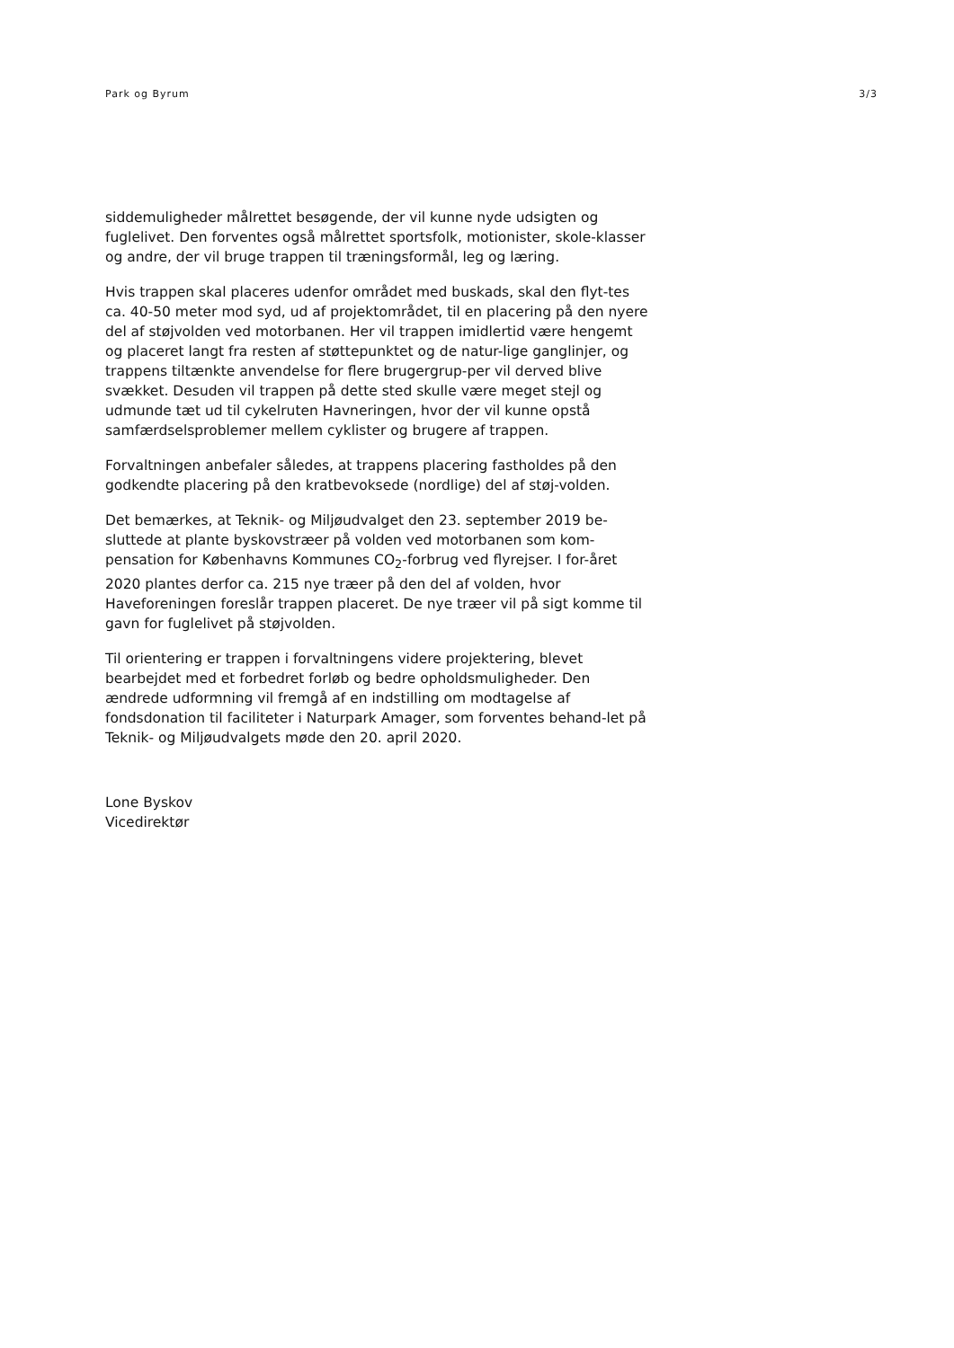Park og Byrum 3/3
siddemuligheder målrettet besøgende, der vil kunne nyde udsigten og fuglelivet. Den forventes også målrettet sportsfolk, motionister, skole-klasser og andre, der vil bruge trappen til træningsformål, leg og læring.
Hvis trappen skal placeres udenfor området med buskads, skal den flyt-tes ca. 40-50 meter mod syd, ud af projektområdet, til en placering på den nyere del af støjvolden ved motorbanen. Her vil trappen imidlertid være hengemt og placeret langt fra resten af støttepunktet og de natur-lige ganglinjer, og trappens tiltænkte anvendelse for flere brugergrup-per vil derved blive svækket. Desuden vil trappen på dette sted skulle være meget stejl og udmunde tæt ud til cykelruten Havneringen, hvor der vil kunne opstå samfærdselsproblemer mellem cyklister og brugere af trappen.
Forvaltningen anbefaler således, at trappens placering fastholdes på den godkendte placering på den kratbevoksede (nordlige) del af støj-volden.
Det bemærkes, at Teknik- og Miljøudvalget den 23. september 2019 be-sluttede at plante byskovstræer på volden ved motorbanen som kom-pensation for Københavns Kommunes CO<sub>2</sub>-forbrug ved flyrejser. I for-året 2020 plantes derfor ca. 215 nye træer på den del af volden, hvor Haveforeningen foreslår trappen placeret. De nye træer vil på sigt komme til gavn for fuglelivet på støjvolden.
Til orientering er trappen i forvaltningens videre projektering, blevet bearbejdet med et forbedret forløb og bedre opholdsmuligheder. Den ændrede udformning vil fremgå af en indstilling om modtagelse af fondsdonation til faciliteter i Naturpark Amager, som forventes behand-let på Teknik- og Miljøudvalgets møde den 20. april 2020.
Lone Byskov
Vicedirektør